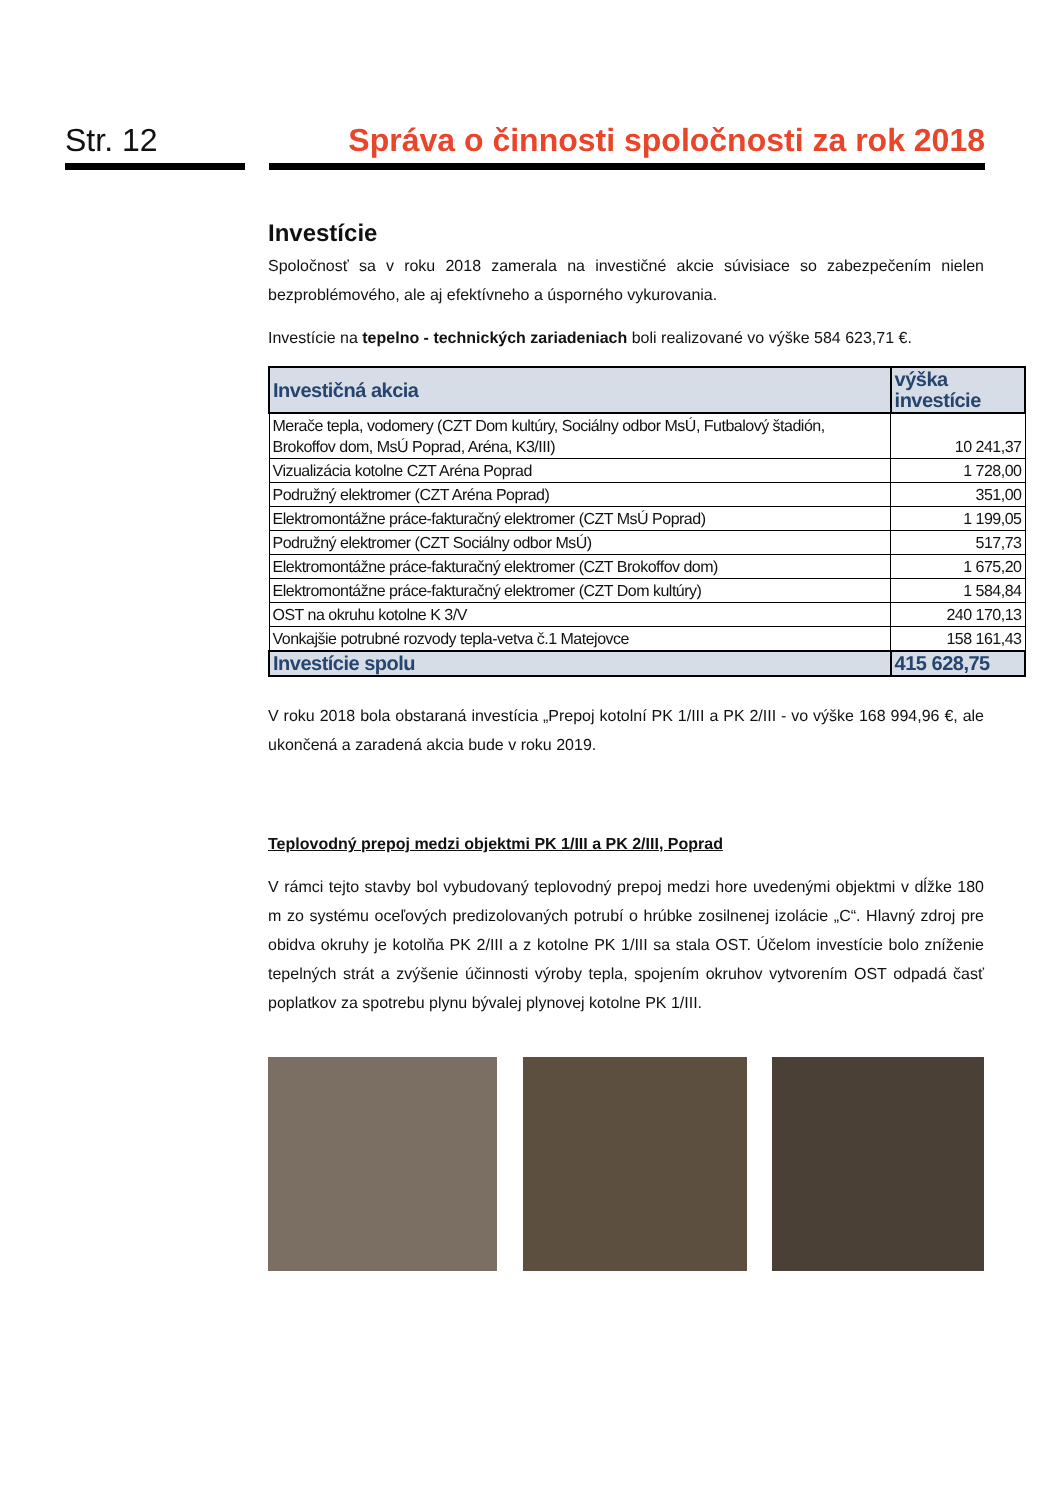Str. 12 Správa o činnosti spoločnosti za rok 2018
Investície
Spoločnosť sa v roku 2018 zamerala na investičné akcie súvisiace so zabezpečením nielen bezproblémového, ale aj efektívneho a úsporného vykurovania.
Investície na tepelno - technických zariadeniach boli realizované vo výške 584 623,71 €.
| Investičná akcia | výška investície |
| --- | --- |
| Merače tepla, vodomery (CZT Dom kultúry, Sociálny odbor MsÚ, Futbalový štadión, Brokoffov dom, MsÚ Poprad, Aréna, K3/III) | 10 241,37 |
| Vizualizácia kotolne CZT Aréna Poprad | 1 728,00 |
| Podružný elektromer (CZT Aréna Poprad) | 351,00 |
| Elektromontážne práce-fakturačný elektromer (CZT MsÚ Poprad) | 1 199,05 |
| Podružný elektromer (CZT Sociálny odbor MsÚ) | 517,73 |
| Elektromontážne práce-fakturačný elektromer (CZT Brokoffov dom) | 1 675,20 |
| Elektromontážne práce-fakturačný elektromer (CZT Dom kultúry) | 1 584,84 |
| OST na okruhu kotolne K 3/V | 240 170,13 |
| Vonkajšie potrubné rozvody tepla-vetva č.1 Matejovce | 158 161,43 |
| Investície spolu | 415 628,75 |
V roku 2018 bola obstaraná investícia „Prepoj kotolní PK 1/III a PK 2/III - vo výške 168 994,96 €, ale ukončená a zaradená akcia bude v roku 2019.
Teplovodný prepoj medzi objektmi PK 1/III a PK 2/III, Poprad
V rámci tejto stavby bol vybudovaný teplovodný prepoj medzi hore uvedenými objektmi v dĺžke 180 m zo systému oceľových predizolovaných potrubí o hrúbke zosilnenej izolácie „C“. Hlavný zdroj pre obidva okruhy je kotolňa PK 2/III a z kotolne PK 1/III sa stala OST. Účelom investície bolo zníženie tepelných strát a zvýšenie účinnosti výroby tepla, spojením okruhov vytvorením OST odpadá časť poplatkov za spotrebu plynu bývalej plynovej kotolne PK 1/III.